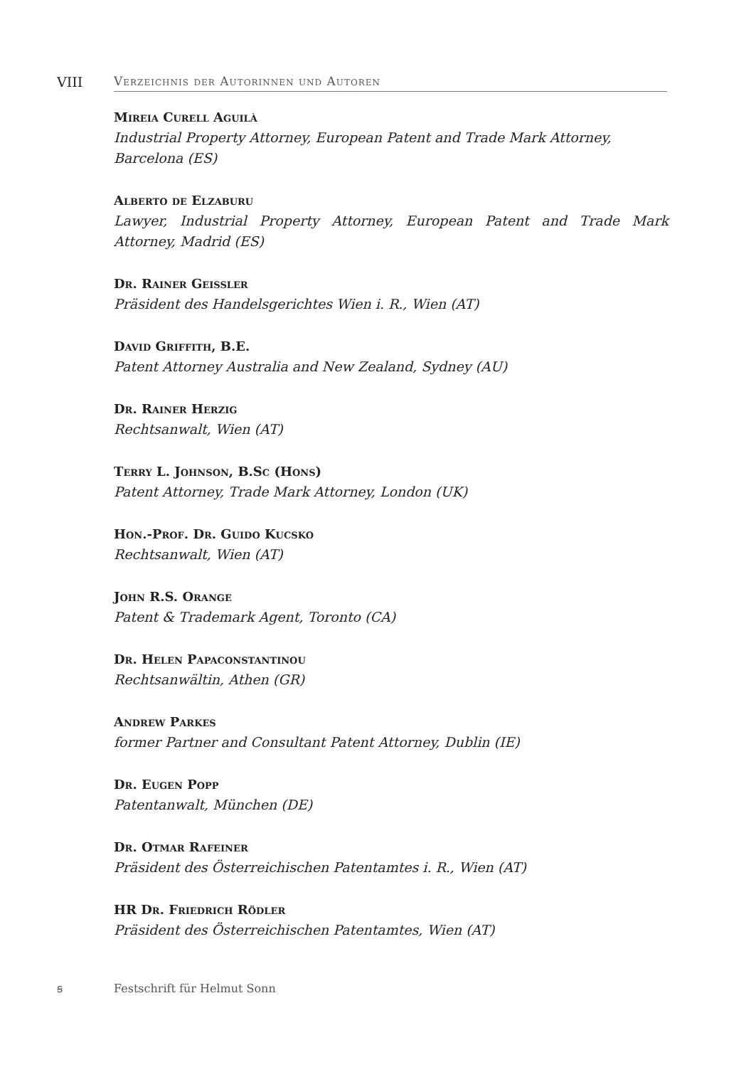VIII Verzeichnis der Autorinnen und Autoren
Mireia Curell Aguilà
Industrial Property Attorney, European Patent and Trade Mark Attorney,
Barcelona (ES)
Alberto de Elzaburu
Lawyer, Industrial Property Attorney, European Patent and Trade Mark Attorney, Madrid (ES)
Dr. Rainer Geissler
Präsident des Handelsgerichtes Wien i. R., Wien (AT)
David Griffith, B.E.
Patent Attorney Australia and New Zealand, Sydney (AU)
Dr. Rainer Herzig
Rechtsanwalt, Wien (AT)
Terry L. Johnson, B.Sc (Hons)
Patent Attorney, Trade Mark Attorney, London (UK)
Hon.-Prof. Dr. Guido Kucsko
Rechtsanwalt, Wien (AT)
John R.S. Orange
Patent & Trademark Agent, Toronto (CA)
Dr. Helen Papaconstantinou
Rechtsanwältin, Athen (GR)
Andrew Parkes
former Partner and Consultant Patent Attorney, Dublin (IE)
Dr. Eugen Popp
Patentanwalt, München (DE)
Dr. Otmar Rafeiner
Präsident des Österreichischen Patentamtes i. R., Wien (AT)
HR Dr. Friedrich Rödler
Präsident des Österreichischen Patentamtes, Wien (AT)
ꞩ Festschrift für Helmut Sonn